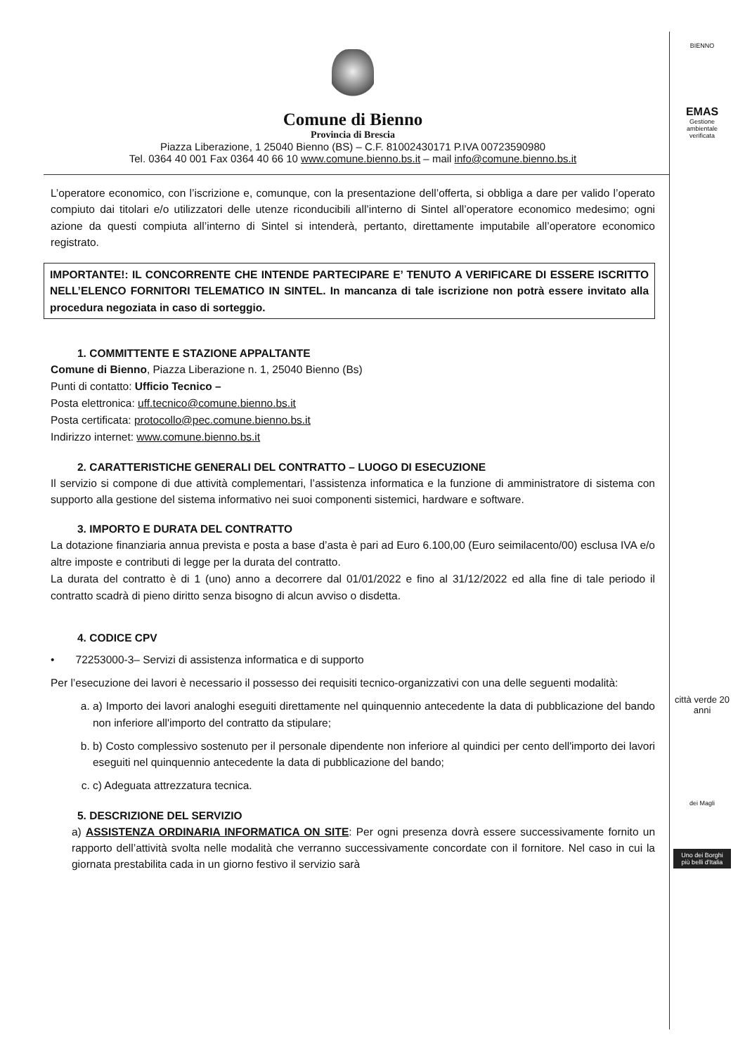Comune di Bienno
Provincia di Brescia
Piazza Liberazione, 1 25040 Bienno (BS) – C.F. 81002430171 P.IVA 00723590980
Tel. 0364 40 001 Fax 0364 40 66 10 www.comune.bienno.bs.it – mail info@comune.bienno.bs.it
L’operatore economico, con l’iscrizione e, comunque, con la presentazione dell’offerta, si obbliga a dare per valido l’operato compiuto dai titolari e/o utilizzatori delle utenze riconducibili all’interno di Sintel all’operatore economico medesimo; ogni azione da questi compiuta all’interno di Sintel si intenderà, pertanto, direttamente imputabile all’operatore economico registrato.
IMPORTANTE!: IL CONCORRENTE CHE INTENDE PARTECIPARE E’ TENUTO A VERIFICARE DI ESSERE ISCRITTO NELL’ELENCO FORNITORI TELEMATICO IN SINTEL. In mancanza di tale iscrizione non potrà essere invitato alla procedura negoziata in caso di sorteggio.
1. COMMITTENTE E STAZIONE APPALTANTE
Comune di Bienno, Piazza Liberazione n. 1, 25040 Bienno (Bs)
Punti di contatto: Ufficio Tecnico –
Posta elettronica: uff.tecnico@comune.bienno.bs.it
Posta certificata: protocollo@pec.comune.bienno.bs.it
Indirizzo internet: www.comune.bienno.bs.it
2. CARATTERISTICHE GENERALI DEL CONTRATTO – LUOGO DI ESECUZIONE
Il servizio si compone di due attività complementari, l’assistenza informatica e la funzione di amministratore di sistema con supporto alla gestione del sistema informativo nei suoi componenti sistemici, hardware e software.
3. IMPORTO E DURATA DEL CONTRATTO
La dotazione finanziaria annua prevista e posta a base d’asta è pari ad Euro 6.100,00 (Euro seimilacento/00) esclusa IVA e/o altre imposte e contributi di legge per la durata del contratto.
La durata del contratto è di 1 (uno) anno a decorrere dal 01/01/2022 e fino al 31/12/2022 ed alla fine di tale periodo il contratto scadrà di pieno diritto senza bisogno di alcun avviso o disdetta.
4. CODICE CPV
• 72253000-3– Servizi di assistenza informatica e di supporto
Per l’esecuzione dei lavori è necessario il possesso dei requisiti tecnico-organizzativi con una delle seguenti modalità:
a. a) Importo dei lavori analoghi eseguiti direttamente nel quinquennio antecedente la data di pubblicazione del bando non inferiore all'importo del contratto da stipulare;
b. b) Costo complessivo sostenuto per il personale dipendente non inferiore al quindici per cento dell'importo dei lavori eseguiti nel quinquennio antecedente la data di pubblicazione del bando;
c. c) Adeguata attrezzatura tecnica.
5. DESCRIZIONE DEL SERVIZIO
a) ASSISTENZA ORDINARIA INFORMATICA ON SITE: Per ogni presenza dovrà essere successivamente fornito un rapporto dell’attività svolta nelle modalità che verranno successivamente concordate con il fornitore. Nel caso in cui la giornata prestabilita cada in un giorno festivo il servizio sarà
BIENNO
EMAS
Gestione ambientale verificata
città verde 20 anni
dei Magli
Uno dei Borghi più belli d'Italia